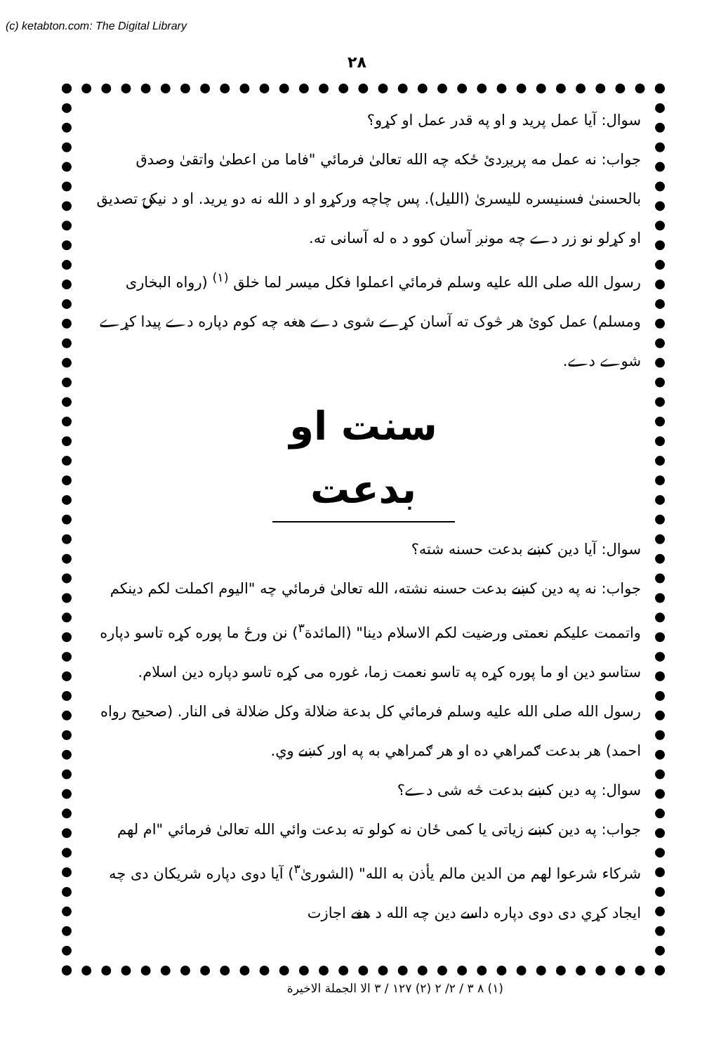(c) ketabton.com: The Digital Library
۲۸
سوال: آیا عمل پرید و او په قدر عمل او کړو؟
جواب: نه عمل مه پریږدئ ځکه چه الله تعالیٰ فرمائي "فاما من اعطیٰ واتقیٰ وصدق بالحسنیٰ فسنیسره للیسریٰ (اللیل). پس چاچه ورکړو او د الله نه دو یرید. او د نیکۍ تصدیق او کړلو نو زر دے چه مونږ آسان کوو د ه له آسانی ته.
رسول الله صلی الله علیه وسلم فرمائي اعملوا فکل میسر لما خلق <sup>(۱)</sup> (رواه البخاری ومسلم) عمل کوئ هر څوک ته آسان کړے شوی دے هغه چه کوم دپاره دے پیدا کړے شوے دے.
سنت او بدعت
سوال: آیا دین کښے بدعت حسنه شته؟
جواب: نه په دین کښے بدعت حسنه نشته، الله تعالیٰ فرمائي چه "الیوم اکملت لکم دینکم واتممت علیکم نعمتی ورضیت لکم الاسلام دینا" (المائدة<sup>۳</sup>) نن ورځ ما پوره کړه تاسو دپاره ستاسو دین او ما پوره کړه په تاسو نعمت زما، غوره می کړه تاسو دپاره دین اسلام.
رسول الله صلی الله علیه وسلم فرمائي کل بدعة ضلالة وکل ضلالة فی النار. (صحیح رواه احمد) هر بدعت ګمراهي ده او هر ګمراهي به په اور کښے وي.
سوال: په دین کښے بدعت څه شی دے؟
جواب: په دین کښے زیاتی یا کمی ځان نه کولو ته بدعت وائي الله تعالیٰ فرمائي "ام لهم شرکاء شرعوا لهم من الدین مالم یأذن به الله" (الشوریٰ<sup>۳</sup>) آیا دوی دپاره شریکان دی چه ایجاد کړي دی دوی دپاره داسے دین چه الله د هغے اجازت
(۱) ۸ ۳ / ۲/ ۲ (۲) ۱۲۷ / ۳ الا الجملة الاخیرة